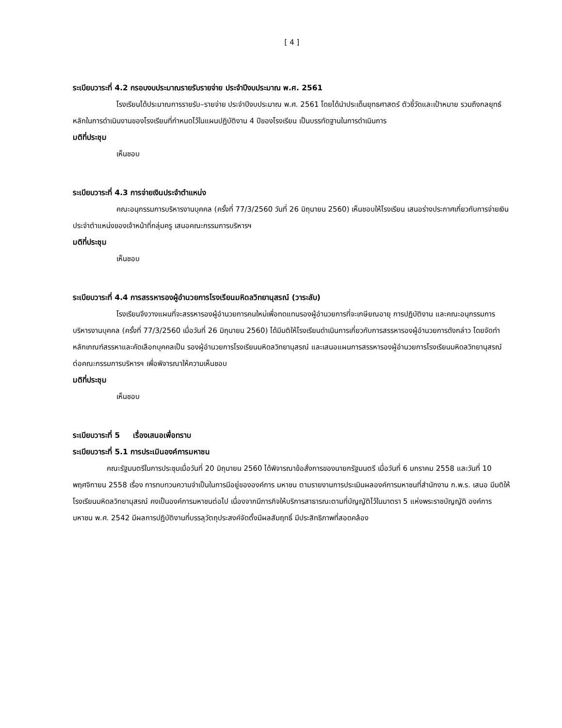[ 4 ]
ระเบียบวาระที่ 4.2 กรอบงบประมาณรายรับรายจ่าย ประจำปีงบประมาณ พ.ศ. 2561
โรงเรียนได้ประมาณการรายรับ–รายจ่าย ประจำปีงบประมาณ พ.ศ. 2561 โดยได้นำประเด็นยุทธศาสตร์ ตัวชี้วัดและเป้าหมาย รวมถึงกลยุทธ์หลักในการดำเนินงานของโรงเรียนที่กำหนดไว้ในแผนปฏิบัติงาน 4 ปีของโรงเรียน เป็นบรรทัดฐานในการดำเนินการ
มติที่ประชุม
เห็นชอบ
ระเบียบวาระที่ 4.3 การจ่ายเงินประจำตำแหน่ง
คณะอนุกรรมการบริหารงานบุคคล (ครั้งที่ 77/3/2560 วันที่ 26 มิถุนายน 2560) เห็นชอบให้โรงเรียน เสนอร่างประกาศเกี่ยวกับการจ่ายเงินประจำตำแหน่งของเจ้าหน้าที่กลุ่มครู เสนอคณะกรรมการบริหารฯ
มติที่ประชุม
เห็นชอบ
ระเบียบวาระที่ 4.4 การสรรหารองผู้อำนวยการโรงเรียนมหิดลวิทยานุสรณ์ (วาระลับ)
โรงเรียนจึงวางแผนที่จะสรรหารองผู้อำนวยการคนใหม่เพื่อทดแทนรองผู้อำนวยการที่จะเกษียณอายุ การปฏิบัติงาน และคณะอนุกรรมการบริหารงานบุคคล (ครั้งที่ 77/3/2560 เมื่อวันที่ 26 มิถุนายน 2560) ได้มีมติให้โรงเรียนดำเนินการเกี่ยวกับการสรรหารองผู้อำนวยการดังกล่าว โดยจัดทำหลักเกณฑ์สรรหาและคัดเลือกบุคคลเป็น รองผู้อำนวยการโรงเรียนมหิดลวิทยานุสรณ์ และเสนอแผนการสรรหารองผู้อำนวยการโรงเรียนมหิดลวิทยานุสรณ์ ต่อคณะกรรมการบริหารฯ เพื่อพิจารณาให้ความเห็นชอบ
มติที่ประชุม
เห็นชอบ
ระเบียบวาระที่ 5 เรื่องเสนอเพื่อทราบ
ระเบียบวาระที่ 5.1 การประเมินองค์การมหาชน
คณะรัฐมนตรีในการประชุมเมื่อวันที่ 20 มิถุนายน 2560 ได้พิจารณาข้อสั่งการของนายกรัฐมนตรี เมื่อวันที่ 6 มกราคม 2558 และวันที่ 10 พฤศจิกายน 2558 เรื่อง การทบทวนความจำเป็นในการมีอยู่ขององค์การ มหาชน ตามรายงานการประเมินผลองค์การมหาชนที่สำนักงาน ก.พ.ร. เสนอ มีมติให้โรงเรียนมหิดลวิทยานุสรณ์ คงเป็นองค์การมหาชนต่อไป เนื่องจากมีภารกิจให้บริการสาธารณะตามที่บัญญัติไว้ในมาตรา 5 แห่งพระราชบัญญัติ องค์การมหาชน พ.ศ. 2542 มีผลการปฏิบัติงานที่บรรลุวัตถุประสงค์จัดตั้งมีผลสัมฤทธิ์ มีประสิทธิภาพที่สอดคล้อง